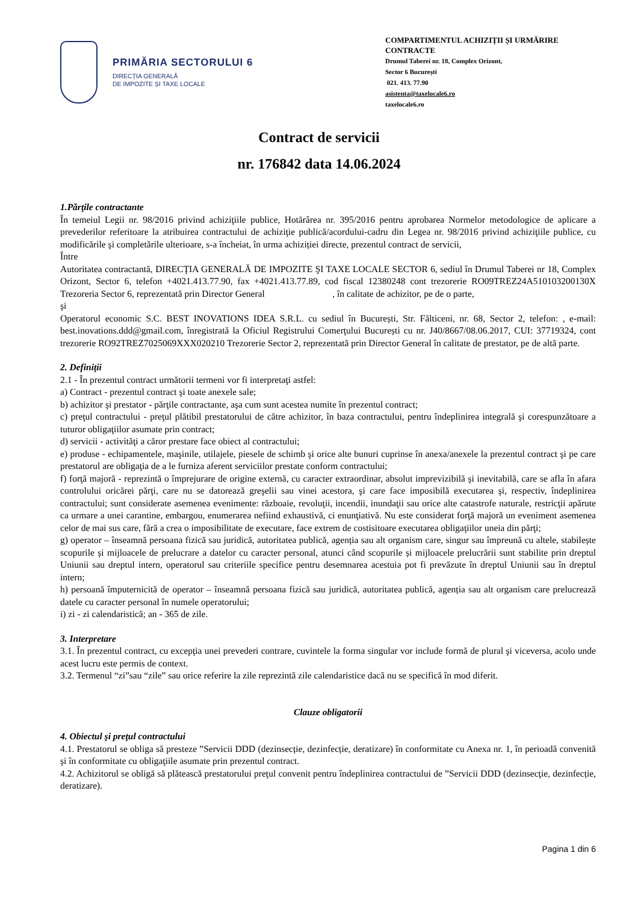PRIMĂRIA SECTORULUI 6
DIRECȚIA GENERALĂ
DE IMPOZITE ȘI TAXE LOCALE
COMPARTIMENTUL ACHIZIȚII ȘI URMĂRIRE CONTRACTE
Drumul Taberei nr. 18, Complex Orizont,
Sector 6 București
021. 413. 77.90
asistenta@taxelocale6.ro
taxelocale6.ro
Contract de servicii
nr. 176842 data 14.06.2024
1.Părţile contractante
În temeiul Legii nr. 98/2016 privind achiziţiile publice, Hotărârea nr. 395/2016 pentru aprobarea Normelor metodologice de aplicare a prevederilor referitoare la atribuirea contractului de achiziţie publică/acordului-cadru din Legea nr. 98/2016 privind achiziţiile publice, cu modificările şi completările ulterioare, s-a încheiat, în urma achiziției directe, prezentul contract de servicii,
Între
Autoritatea contractantă, DIRECŢIA GENERALĂ DE IMPOZITE ŞI TAXE LOCALE SECTOR 6, sediul în Drumul Taberei nr 18, Complex Orizont, Sector 6, telefon +4021.413.77.90, fax +4021.413.77.89, cod fiscal 12380248 cont trezorerie RO09TREZ24A510103200130X Trezoreria Sector 6, reprezentată prin Director General , în calitate de achizitor, pe de o parte,
şi
Operatorul economic S.C. BEST INOVATIONS IDEA S.R.L. cu sediul în București, Str. Fălticeni, nr. 68, Sector 2, telefon: , e-mail: best.inovations.ddd@gmail.com, înregistrată la Oficiul Registrului Comerţului București cu nr. J40/8667/08.06.2017, CUI: 37719324, cont trezorerie RO92TREZ7025069XXX020210 Trezorerie Sector 2, reprezentată prin Director General în calitate de prestator, pe de altă parte.
2. Definiţii
2.1 - În prezentul contract următorii termeni vor fi interpretaţi astfel:
a) Contract - prezentul contract şi toate anexele sale;
b) achizitor şi prestator - părţile contractante, aşa cum sunt acestea numite în prezentul contract;
c) preţul contractului - preţul plătibil prestatorului de către achizitor, în baza contractului, pentru îndeplinirea integrală şi corespunzătoare a tuturor obligaţiilor asumate prin contract;
d) servicii - activităţi a căror prestare face obiect al contractului;
e) produse - echipamentele, maşinile, utilajele, piesele de schimb şi orice alte bunuri cuprinse în anexa/anexele la prezentul contract şi pe care prestatorul are obligaţia de a le furniza aferent serviciilor prestate conform contractului;
f) forţă majoră - reprezintă o împrejurare de origine externă, cu caracter extraordinar, absolut imprevizibilă şi inevitabilă, care se afla în afara controlului oricărei părţi, care nu se datorează greşelii sau vinei acestora, şi care face imposibilă executarea şi, respectiv, îndeplinirea contractului; sunt considerate asemenea evenimente: războaie, revoluţii, incendii, inundaţii sau orice alte catastrofe naturale, restricţii apărute ca urmare a unei carantine, embargou, enumerarea nefiind exhaustivă, ci enunţiativă. Nu este considerat forţă majoră un eveniment asemenea celor de mai sus care, fără a crea o imposibilitate de executare, face extrem de costisitoare executarea obligaţiilor uneia din părţi;
g) operator – înseamnă persoana fizică sau juridică, autoritatea publică, agenția sau alt organism care, singur sau împreună cu altele, stabilește scopurile și mijloacele de prelucrare a datelor cu caracter personal, atunci când scopurile și mijloacele prelucrării sunt stabilite prin dreptul Uniunii sau dreptul intern, operatorul sau criteriile specifice pentru desemnarea acestuia pot fi prevăzute în dreptul Uniunii sau în dreptul intern;
h) persoană împuternicită de operator – înseamnă persoana fizică sau juridică, autoritatea publică, agenția sau alt organism care prelucrează datele cu caracter personal în numele operatorului;
i) zi - zi calendaristică; an - 365 de zile.
3. Interpretare
3.1. În prezentul contract, cu excepţia unei prevederi contrare, cuvintele la forma singular vor include formă de plural şi viceversa, acolo unde acest lucru este permis de context.
3.2. Termenul “zi”sau “zile” sau orice referire la zile reprezintă zile calendaristice dacă nu se specifică în mod diferit.
Clauze obligatorii
4. Obiectul şi preţul contractului
4.1. Prestatorul se obliga să presteze ”Servicii DDD (dezinsecție, dezinfecție, deratizare) în conformitate cu Anexa nr. 1, în perioadă convenită şi în conformitate cu obligaţiile asumate prin prezentul contract.
4.2. Achizitorul se obligă să plătească prestatorului preţul convenit pentru îndeplinirea contractului de ”Servicii DDD (dezinsecţie, dezinfecție, deratizare).
Pagina 1 din 6